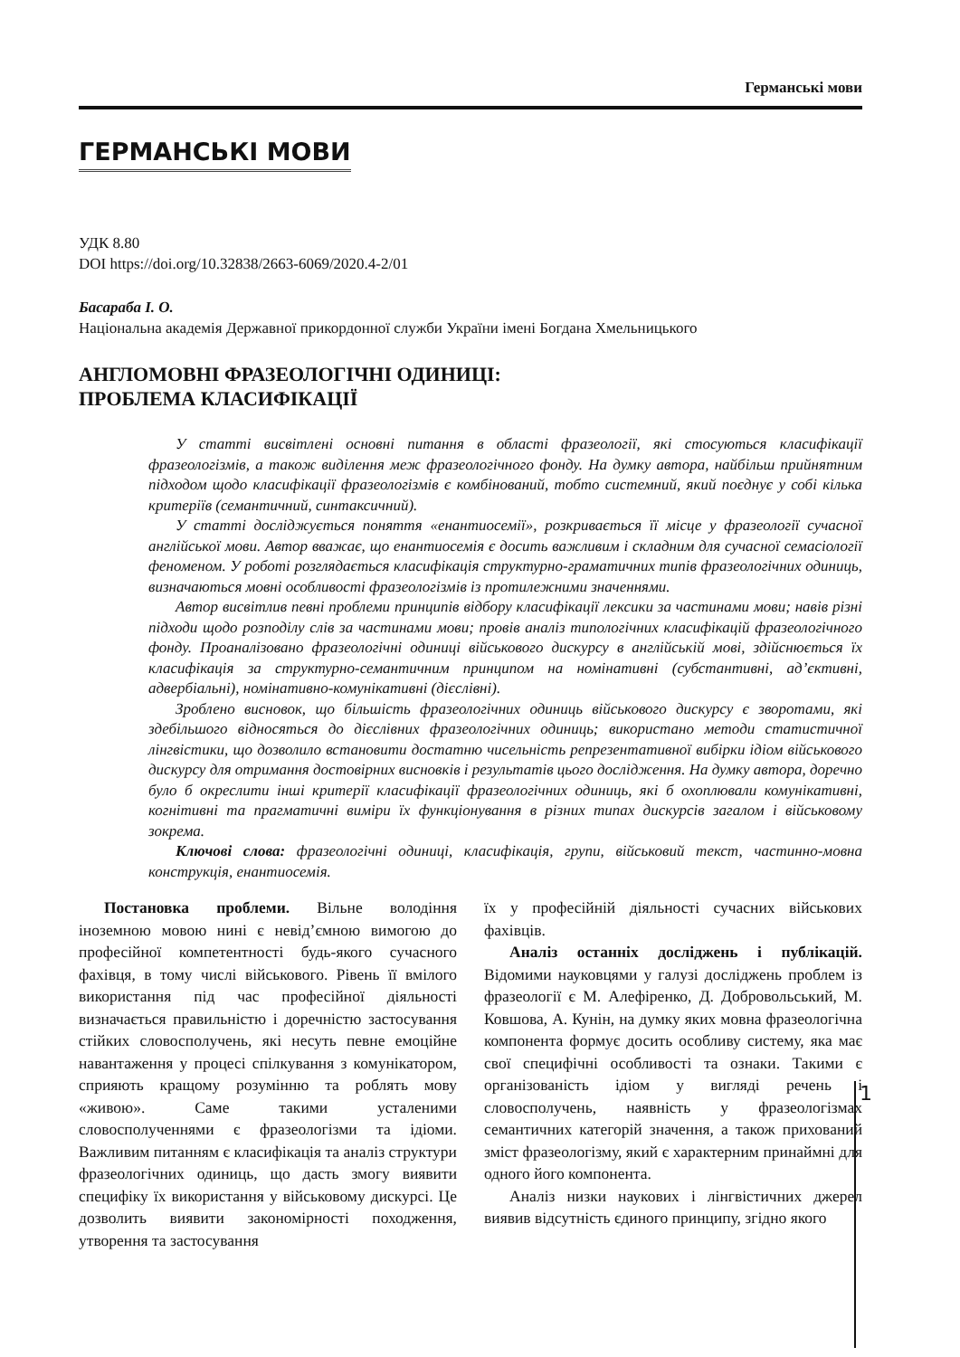Германські мови
ГЕРМАНСЬКІ МОВИ
УДК 8.80
DOI https://doi.org/10.32838/2663-6069/2020.4-2/01
Басараба І. О.
Національна академія Державної прикордонної служби України імені Богдана Хмельницького
АНГЛОМОВНІ ФРАЗЕОЛОГІЧНІ ОДИНИЦІ:
ПРОБЛЕМА КЛАСИФІКАЦІЇ
У статті висвітлені основні питання в області фразеології, які стосуються класифікації фразеологізмів, а також виділення меж фразеологічного фонду. На думку автора, найбільш прийнятним підходом щодо класифікації фразеологізмів є комбінований, тобто системний, який поєднує у собі кілька критеріїв (семантичний, синтаксичний).
У статті досліджується поняття «енантиосемії», розкривається її місце у фразеології сучасної англійської мови. Автор вважає, що енантиосемія є досить важливим і складним для сучасної семасіології феноменом. У роботі розглядається класифікація структурно-граматичних типів фразеологічних одиниць, визначаються мовні особливості фразеологізмів із протилежними значеннями.
Автор висвітлив певні проблеми принципів відбору класифікації лексики за частинами мови; навів різні підходи щодо розподілу слів за частинами мови; провів аналіз типологічних класифікацій фразеологічного фонду. Проаналізовано фразеологічні одиниці військового дискурсу в англійській мові, здійснюється їх класифікація за структурно-семантичним принципом на номінативні (субстантивні, ад’єктивні, адвербіальні), номінативно-комунікативні (дієслівні).
Зроблено висновок, що більшість фразеологічних одиниць військового дискурсу є зворотами, які здебільшого відносяться до дієслівних фразеологічних одиниць; використано методи статистичної лінгвістики, що дозволило встановити достатню чисельність репрезентативної вибірки ідіом військового дискурсу для отримання достовірних висновків і результатів цього дослідження. На думку автора, доречно було б окреслити інші критерії класифікації фразеологічних одиниць, які б охоплювали комунікативні, когнітивні та прагматичні виміри їх функціонування в різних типах дискурсів загалом і військовому зокрема.
Ключові слова: фразеологічні одиниці, класифікація, групи, військовий текст, частинно-мовна конструкція, енантиосемія.
Постановка проблеми. Вільне володіння іноземною мовою нині є невід’ємною вимогою до професійної компетентності будь-якого сучасного фахівця, в тому числі військового. Рівень її вмілого використання під час професійної діяльності визначається правильністю і доречністю застосування стійких словосполучень, які несуть певне емоційне навантаження у процесі спілкування з комунікатором, сприяють кращому розумінню та роблять мову «живою». Саме такими усталеними словосполученнями є фразеологізми та ідіоми. Важливим питанням є класифікація та аналіз структури фразеологічних одиниць, що дасть змогу виявити специфіку їх використання у військовому дискурсі. Це дозволить виявити закономірності походження, утворення та застосування
їх у професійній діяльності сучасних військових фахівців.
Аналіз останніх досліджень і публікацій. Відомими науковцями у галузі досліджень проблем із фразеології є М. Алефіренко, Д. Добровольський, М. Ковшова, А. Кунін, на думку яких мовна фразеологічна компонента формує досить особливу систему, яка має свої специфічні особливості та ознаки. Такими є організованість ідіом у вигляді речень і словосполучень, наявність у фразеологізмах семантичних категорій значення, а також прихований зміст фразеологізму, який є характерним принаймні для одного його компонента.
Аналіз низки наукових і лінгвістичних джерел виявив відсутність єдиного принципу, згідно якого
1